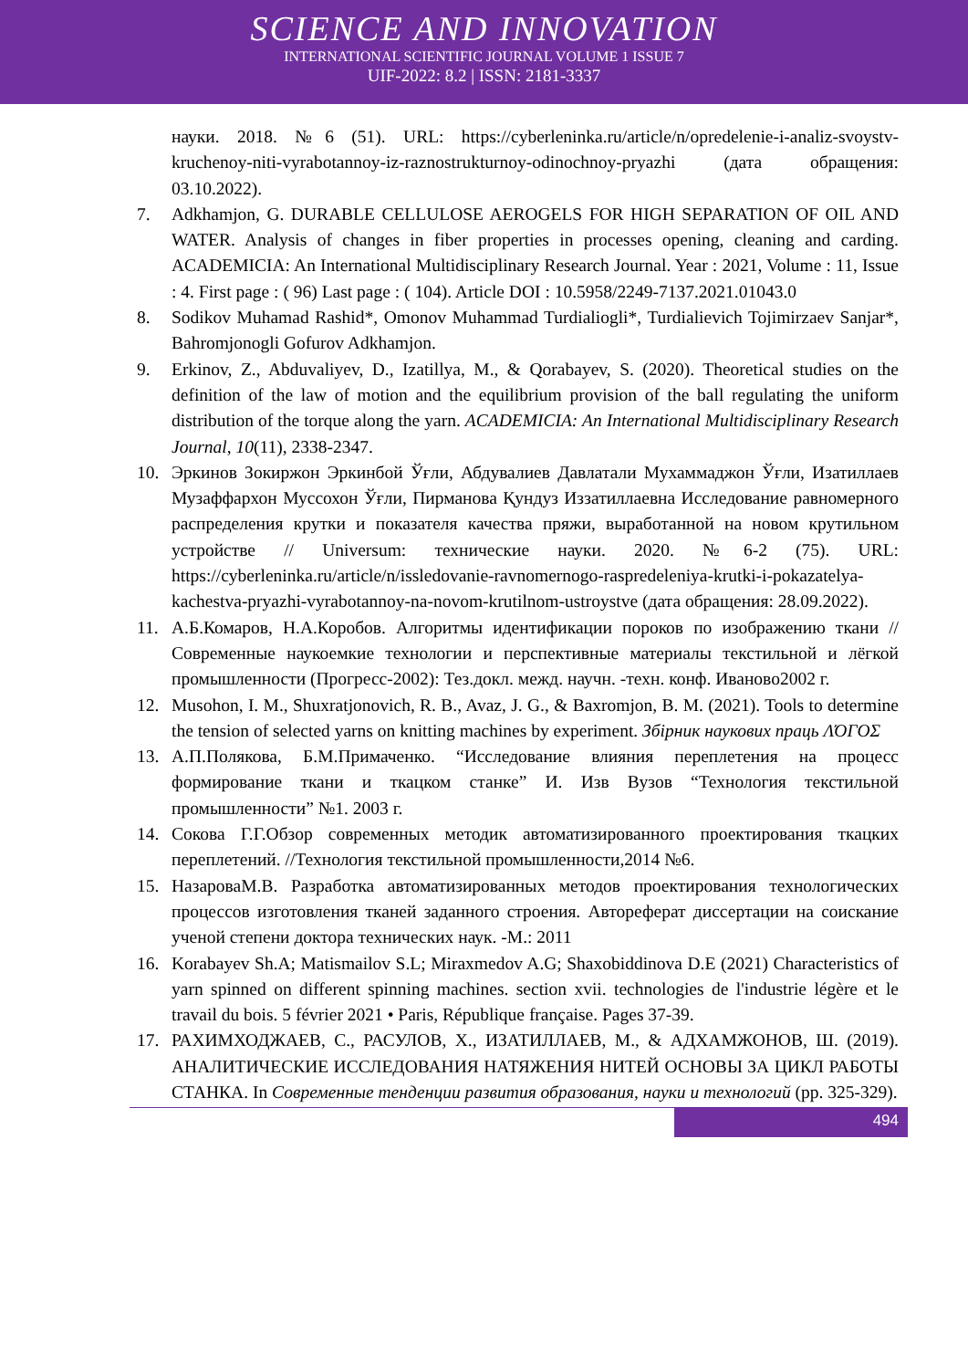SCIENCE AND INNOVATION
INTERNATIONAL SCIENTIFIC JOURNAL VOLUME 1 ISSUE 7
UIF-2022: 8.2 | ISSN: 2181-3337
науки. 2018. №6 (51). URL: https://cyberleninka.ru/article/n/opredelenie-i-analiz-svoystv-kruchenoy-niti-vyrabotannoy-iz-raznostrukturnoy-odinochnoy-pryazhi (дата обращения: 03.10.2022).
7. Adkhamjon, G. DURABLE CELLULOSE AEROGELS FOR HIGH SEPARATION OF OIL AND WATER. Analysis of changes in fiber properties in processes opening, cleaning and carding. ACADEMICIA: An International Multidisciplinary Research Journal. Year : 2021, Volume : 11, Issue : 4. First page : ( 96) Last page : ( 104). Article DOI : 10.5958/2249-7137.2021.01043.0
8. Sodikov Muhamad Rashid*, Omonov Muhammad Turdialiogli*, Turdialievich Tojimirzaev Sanjar*, Bahromjonogli Gofurov Adkhamjon.
9. Erkinov, Z., Abduvaliyev, D., Izatillya, M., & Qorabayev, S. (2020). Theoretical studies on the definition of the law of motion and the equilibrium provision of the ball regulating the uniform distribution of the torque along the yarn. ACADEMICIA: An International Multidisciplinary Research Journal, 10(11), 2338-2347.
10. Эркинов Зокиржон Эркинбой Ўғли, Абдувалиев Давлатали Мухаммаджон Ўғли, Изатиллаев Музаффархон Муссохон Ўғли, Пирманова Қундуз Иззатиллаевна Исследование равномерного распределения крутки и показателя качества пряжи, выработанной на новом крутильном устройстве // Universum: технические науки. 2020. №6-2 (75). URL: https://cyberleninka.ru/article/n/issledovanie-ravnomernogo-raspredeleniya-krutki-i-pokazatelya-kachestva-pryazhi-vyrabotannoy-na-novom-krutilnom-ustroystve (дата обращения: 28.09.2022).
11. А.Б.Комаров, Н.А.Коробов. Алгоритмы идентификации пороков по изображению ткани // Современные наукоемкие технологии и перспективные материалы текстильной и лёгкой промышленности (Прогресс-2002): Тез.докл. межд. научн. -техн. конф. Иваново2002 г.
12. Musohon, I. M., Shuxratjonovich, R. B., Avaz, J. G., & Baxromjon, B. M. (2021). Tools to determine the tension of selected yarns on knitting machines by experiment. Збірник наукових праць ΛΌГOΣ
13. А.П.Полякова, Б.М.Примаченко. “Исследование влияния переплетения на процесс формирование ткани и ткацком станке” И. Изв Вузов “Технология текстильной промышленности” №1. 2003 г.
14. Сокова Г.Г.Обзор современных методик автоматизированного проектирования ткацких переплетений. //Технология текстильной промышленности,2014 №6.
15. НазароваМ.В. Разработка автоматизированных методов проектирования технологических процессов изготовления тканей заданного строения. Автореферат диссертации на соискание ученой степени доктора технических наук. -М.: 2011
16. Korabayev Sh.A; Matismailov S.L; Miraxmedov A.G; Shaxobiddinova D.E (2021) Characteristics of yarn spinned on different spinning machines. section xvii. technologies de l'industrie légère et le travail du bois. 5 février 2021 • Paris, République française. Pages 37-39.
17. РАХИМХОДЖАЕВ, С., РАСУЛОВ, Х., ИЗАТИЛЛАЕВ, М., & АДХАМЖОНОВ, Ш. (2019). АНАЛИТИЧЕСКИЕ ИССЛЕДОВАНИЯ НАТЯЖЕНИЯ НИТЕЙ ОСНОВЫ ЗА ЦИКЛ РАБОТЫ СТАНКА. In Современные тенденции развития образования, науки и технологий (pp. 325-329).
494